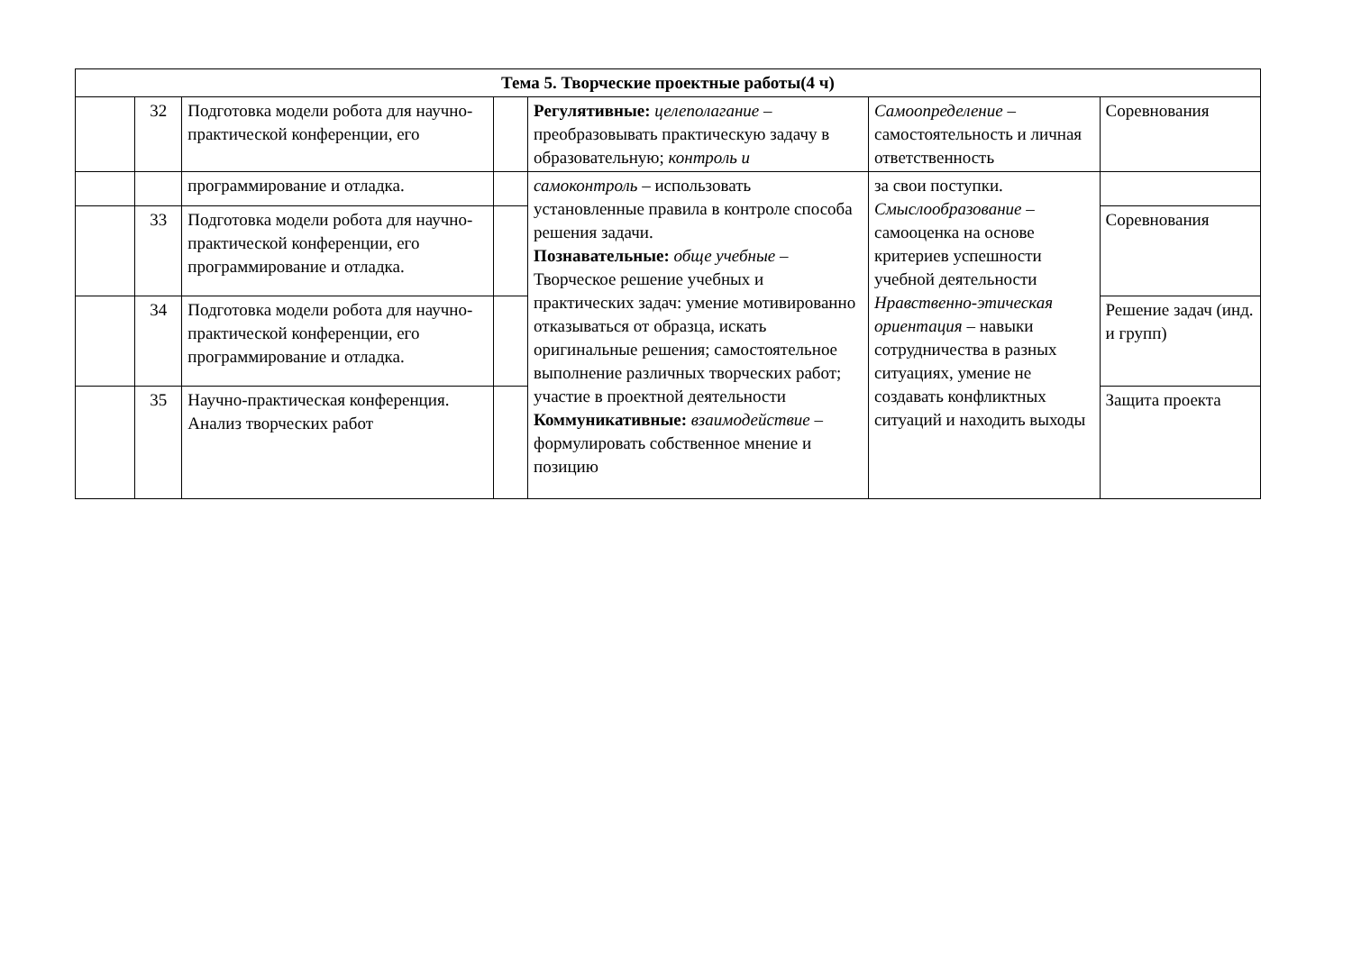| Тема 5. Творческие проектные работы(4 ч) | | | | | | |
| --- | --- | --- | --- | --- | --- | --- |
| | 32 | Подготовка модели робота для научно-практической конференции, его | | Регулятивные: целеполагание – преобразовывать практическую задачу в образовательную; контроль и | Самоопределение – самостоятельность и личная ответственность | Соревнования |
| | | программирование и отладка. | | самоконтроль – использовать установленные правила в контроле способа решения задачи. Познавательные: обще учебные – Творческое решение учебных и практических задач: умение мотивированно отказываться от образца, искать оригинальные решения; самостоятельное выполнение различных творческих работ; участие в проектной деятельности Коммуникативные: взаимодействие – формулировать собственное мнение и позицию | за свои поступки. Смыслообразование – самооценка на основе критериев успешности учебной деятельности Нравственно-этическая ориентация – навыки сотрудничества в разных ситуациях, умение не создавать конфликтных ситуаций и находить выходы | |
| | 33 | Подготовка модели робота для научно-практической конференции, его программирование и отладка. | | | | Соревнования |
| | 34 | Подготовка модели робота для научно-практической конференции, его программирование и отладка. | | | | Решение задач (инд. и групп) |
| | 35 | Научно-практическая конференция. Анализ творческих работ | | | | Защита проекта |